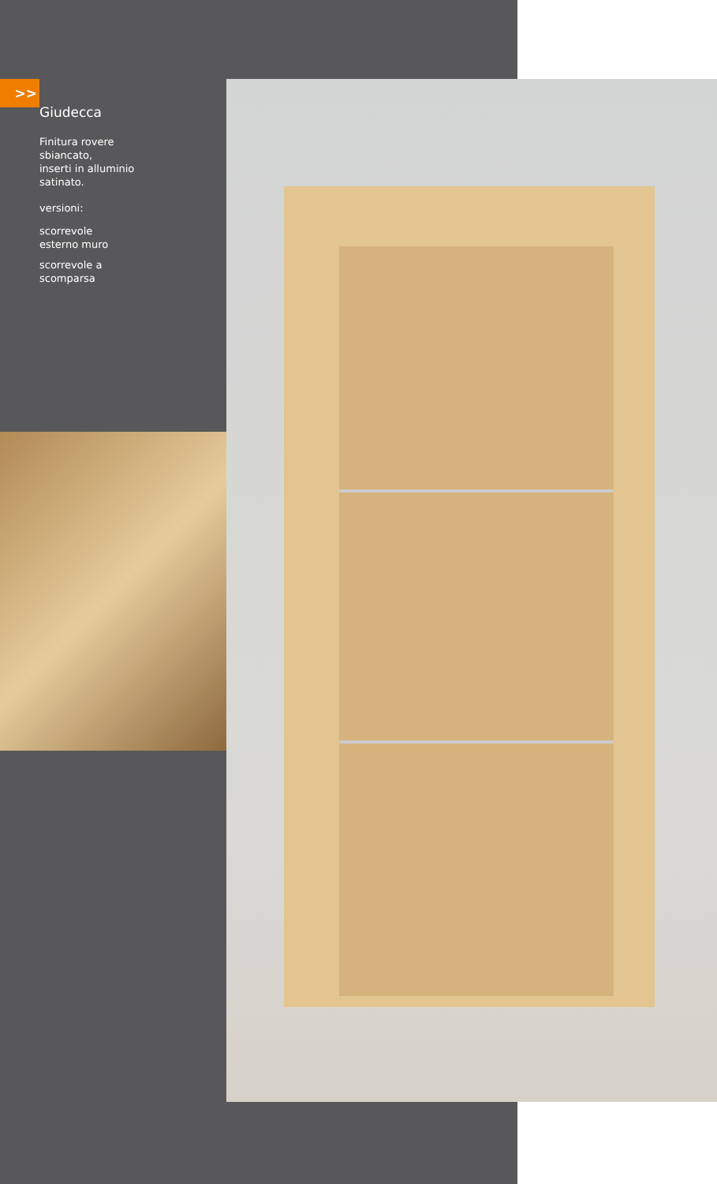>>
Giudecca
Finitura rovere
sbiancato,
inserti in alluminio
satinato.
versioni:
scorrevole
esterno muro
scorrevole a
scomparsa